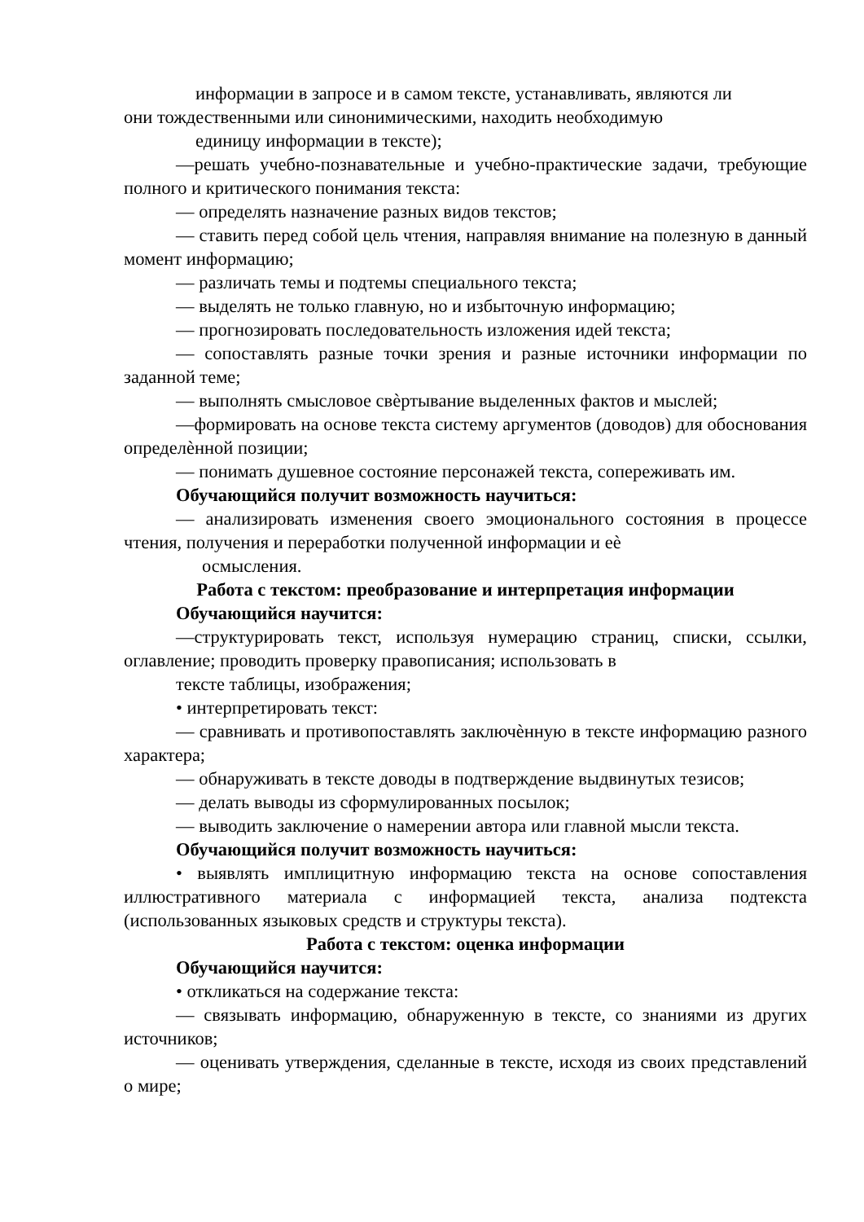информации в запросе и в самом тексте, устанавливать, являются ли
они тождественными или синонимическими, находить необходимую
единицу информации в тексте);
—решать учебно-познавательные и учебно-практические задачи, требующие полного и критического понимания текста:
— определять назначение разных видов текстов;
— ставить перед собой цель чтения, направляя внимание на полезную в данный момент информацию;
— различать темы и подтемы специального текста;
— выделять не только главную, но и избыточную информацию;
— прогнозировать последовательность изложения идей текста;
— сопоставлять разные точки зрения и разные источники информации по заданной теме;
— выполнять смысловое свѐртывание выделенных фактов и мыслей;
—формировать на основе текста систему аргументов (доводов) для обоснования определѐнной позиции;
— понимать душевное состояние персонажей текста, сопереживать им.
Обучающийся получит возможность научиться:
— анализировать изменения своего эмоционального состояния в процессе чтения, получения и переработки полученной информации и еѐ
осмысления.
Работа с текстом: преобразование и интерпретация информации
Обучающийся научится:
—структурировать текст, используя нумерацию страниц, списки, ссылки, оглавление; проводить проверку правописания; использовать в
тексте таблицы, изображения;
• интерпретировать текст:
— сравнивать и противопоставлять заключѐнную в тексте информацию разного характера;
— обнаруживать в тексте доводы в подтверждение выдвинутых тезисов;
— делать выводы из сформулированных посылок;
— выводить заключение о намерении автора или главной мысли текста.
Обучающийся получит возможность научиться:
• выявлять имплицитную информацию текста на основе сопоставления иллюстративного материала с информацией текста, анализа подтекста (использованных языковых средств и структуры текста).
Работа с текстом: оценка информации
Обучающийся научится:
• откликаться на содержание текста:
— связывать информацию, обнаруженную в тексте, со знаниями из других источников;
— оценивать утверждения, сделанные в тексте, исходя из своих представлений о мире;